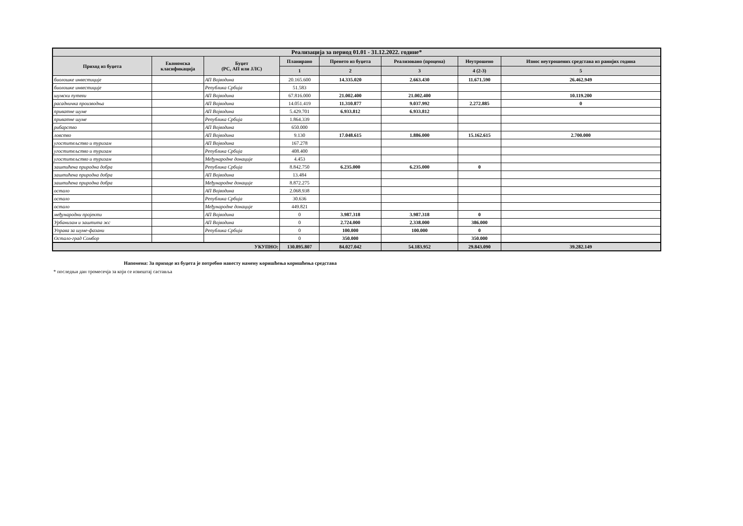| Реализација за период 01.01 - 31.12.2022. године* | | | | | | | |
| --- | --- | --- | --- | --- | --- | --- | --- |
| Приход из буџета | Економска класификација | Буџет (РС, АП или ЈЛС) | Планирано | Пренето из буџета | Реализовано (процена) | Неутрошено | Износ неутрошених средстава из ранијих година |
| | | | 1 | 2 | 3 | 4 (2-3) | 5 |
| биолошке инвестиције | | АП Војводина | 20.165.600 | 14.335.020 | 2.663.430 | 11.671.590 | 26.462.949 |
| биолошке инвестиције | | Република Србија | 51.583 | | | | |
| шумски путеви | | АП Војводина | 67.816.000 | 21.002.400 | 21.002.400 | | 10.119.200 |
| расадничка производња | | АП Војводина | 14.051.419 | 11.310.877 | 9.037.992 | 2.272.885 | 0 |
| приватне шуме | | АП Војводина | 5.429.701 | 6.933.812 | 6.933.812 | | |
| приватне шуме | | Република Србија | 1.864.339 | | | | |
| рибарство | | АП Војводина | 650.000 | | | | |
| ловство | | АП Војводина | 9.130 | 17.048.615 | 1.886.000 | 15.162.615 | 2.700.000 |
| угоститељство и туризам | | АП Војводина | 167.278 | | | | |
| угоститељство и туризам | | Република Србија | 408.400 | | | | |
| угоститељство и туризам | | Међународне донације | 4.453 | | | | |
| заштићена природна добра | | Република Србија | 8.842.750 | 6.235.000 | 6.235.000 | 0 | |
| заштићена природна добра | | АП Војводина | 13.484 | | | | |
| заштићена природна добра | | Међународне донације | 8.872.275 | | | | |
| остало | | АП Војводина | 2.068.938 | | | | |
| остало | | Република Србија | 30.636 | | | | |
| остало | | Међународне донације | 449.821 | | | | |
| међународни пројекти | | АП Војводина | 0 | 3.987.318 | 3.987.318 | 0 | |
| Урбанизам и заштита жс | | АП Војводина | 0 | 2.724.000 | 2.338.000 | 386.000 | |
| Управа за шуме-фазани | | Република Србија | 0 | 100.000 | 100.000 | 0 | |
| Остало-град Сомбор | | | 0 | 350.000 | | 350.000 | |
| УКУПНО: | | | 130.895.807 | 84.027.042 | 54.183.952 | 29.843.090 | 39.282.149 |
Напомена: За приходе из буџета је потребно навесту намену коришћења коришћења средстава
* последњи дан тромесечја за који се извештај саставља